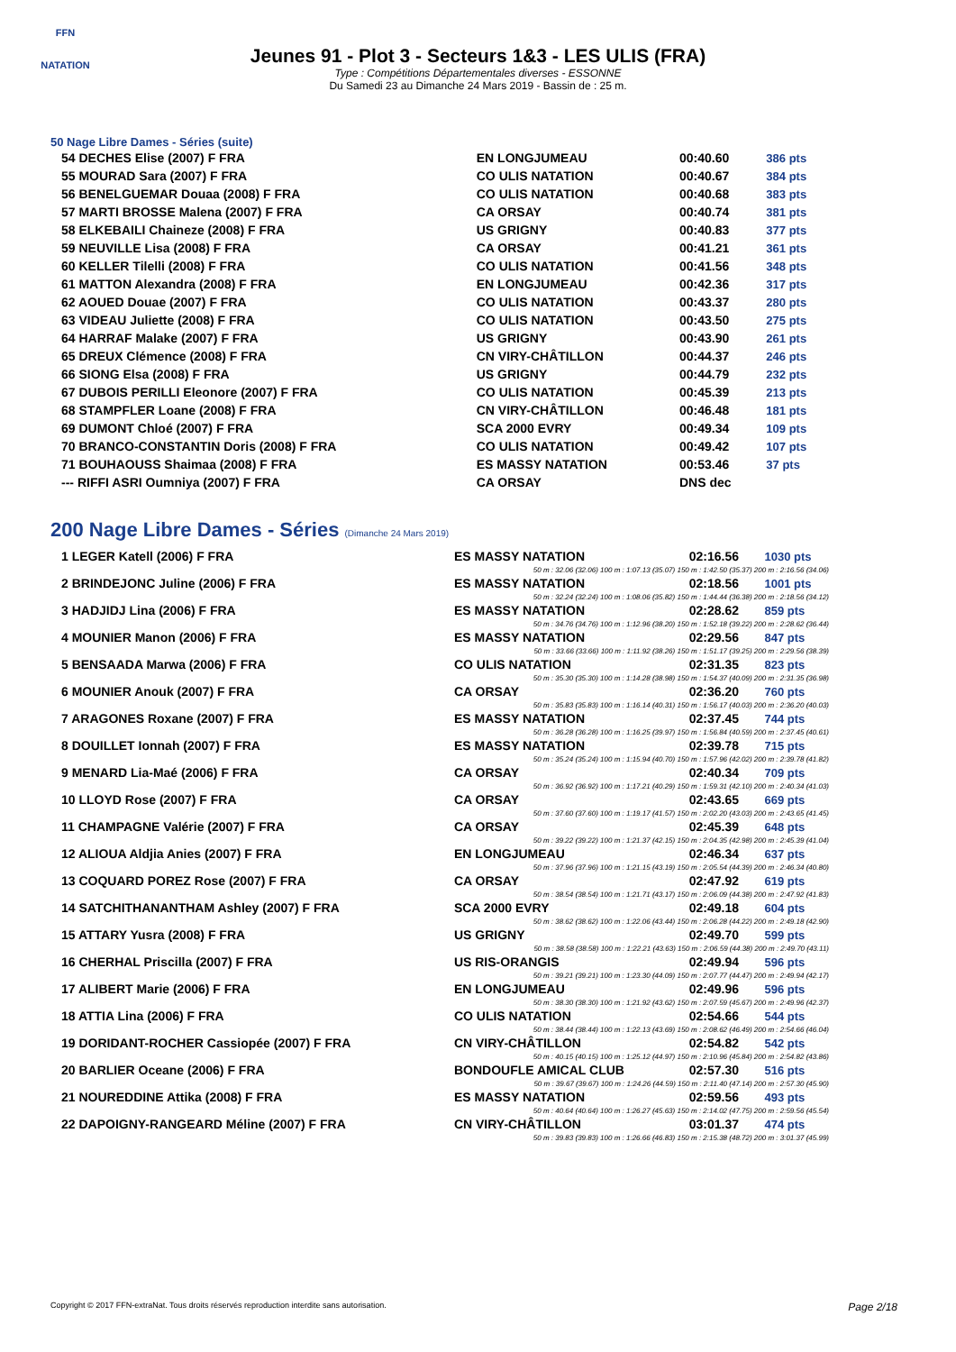FFN
NATATION
Jeunes 91 - Plot 3 - Secteurs 1&3 - LES ULIS (FRA)
Type : Compétitions Départementales diverses - ESSONNE
Du Samedi 23 au Dimanche 24 Mars 2019 - Bassin de : 25 m.
50 Nage Libre Dames - Séries (suite)
| 54 DECHES Elise (2007) F FRA | EN LONGJUMEAU | 00:40.60 | 386 pts |
| 55 MOURAD Sara (2007) F FRA | CO ULIS NATATION | 00:40.67 | 384 pts |
| 56 BENELGUEMAR Douaa (2008) F FRA | CO ULIS NATATION | 00:40.68 | 383 pts |
| 57 MARTI BROSSE Malena (2007) F FRA | CA ORSAY | 00:40.74 | 381 pts |
| 58 ELKEBAILI Chaineze (2008) F FRA | US GRIGNY | 00:40.83 | 377 pts |
| 59 NEUVILLE Lisa (2008) F FRA | CA ORSAY | 00:41.21 | 361 pts |
| 60 KELLER Tilelli (2008) F FRA | CO ULIS NATATION | 00:41.56 | 348 pts |
| 61 MATTON Alexandra (2008) F FRA | EN LONGJUMEAU | 00:42.36 | 317 pts |
| 62 AOUED Douae (2007) F FRA | CO ULIS NATATION | 00:43.37 | 280 pts |
| 63 VIDEAU Juliette (2008) F FRA | CO ULIS NATATION | 00:43.50 | 275 pts |
| 64 HARRAF Malake (2007) F FRA | US GRIGNY | 00:43.90 | 261 pts |
| 65 DREUX Clémence (2008) F FRA | CN VIRY-CHÂTILLON | 00:44.37 | 246 pts |
| 66 SIONG Elsa (2008) F FRA | US GRIGNY | 00:44.79 | 232 pts |
| 67 DUBOIS PERILLI Eleonore (2007) F FRA | CO ULIS NATATION | 00:45.39 | 213 pts |
| 68 STAMPFLER Loane (2008) F FRA | CN VIRY-CHÂTILLON | 00:46.48 | 181 pts |
| 69 DUMONT Chloé (2007) F FRA | SCA 2000 EVRY | 00:49.34 | 109 pts |
| 70 BRANCO-CONSTANTIN Doris (2008) F FRA | CO ULIS NATATION | 00:49.42 | 107 pts |
| 71 BOUHAOUSS Shaimaa (2008) F FRA | ES MASSY NATATION | 00:53.46 | 37 pts |
| --- RIFFI ASRI Oumniya (2007) F FRA | CA ORSAY | DNS dec | |
200 Nage Libre Dames - Séries (Dimanche 24 Mars 2019)
| 1 LEGER Katell (2006) F FRA | ES MASSY NATATION | 02:16.56 | 1030 pts |
| 50 m : 32.06 (32.06) 100 m : 1:07.13 (35.07) 150 m : 1:42.50 (35.37) 200 m : 2:16.56 (34.06) | | | |
| 2 BRINDEJONC Juline (2006) F FRA | ES MASSY NATATION | 02:18.56 | 1001 pts |
| 50 m : 32.24 (32.24) 100 m : 1:08.06 (35.82) 150 m : 1:44.44 (36.38) 200 m : 2:18.56 (34.12) | | | |
| 3 HADJIDJ Lina (2006) F FRA | ES MASSY NATATION | 02:28.62 | 859 pts |
| 50 m : 34.76 (34.76) 100 m : 1:12.96 (38.20) 150 m : 1:52.18 (39.22) 200 m : 2:28.62 (36.44) | | | |
| 4 MOUNIER Manon (2006) F FRA | ES MASSY NATATION | 02:29.56 | 847 pts |
| 50 m : 33.66 (33.66) 100 m : 1:11.92 (38.26) 150 m : 1:51.17 (39.25) 200 m : 2:29.56 (38.39) | | | |
| 5 BENSAADA Marwa (2006) F FRA | CO ULIS NATATION | 02:31.35 | 823 pts |
| 50 m : 35.30 (35.30) 100 m : 1:14.28 (38.98) 150 m : 1:54.37 (40.09) 200 m : 2:31.35 (36.98) | | | |
| 6 MOUNIER Anouk (2007) F FRA | CA ORSAY | 02:36.20 | 760 pts |
| 50 m : 35.83 (35.83) 100 m : 1:16.14 (40.31) 150 m : 1:56.17 (40.03) 200 m : 2:36.20 (40.03) | | | |
| 7 ARAGONES Roxane (2007) F FRA | ES MASSY NATATION | 02:37.45 | 744 pts |
| 50 m : 36.28 (36.28) 100 m : 1:16.25 (39.97) 150 m : 1:56.84 (40.59) 200 m : 2:37.45 (40.61) | | | |
| 8 DOUILLET Ionnah (2007) F FRA | ES MASSY NATATION | 02:39.78 | 715 pts |
| 50 m : 35.24 (35.24) 100 m : 1:15.94 (40.70) 150 m : 1:57.96 (42.02) 200 m : 2:39.78 (41.82) | | | |
| 9 MENARD Lia-Maé (2006) F FRA | CA ORSAY | 02:40.34 | 709 pts |
| 50 m : 36.92 (36.92) 100 m : 1:17.21 (40.29) 150 m : 1:59.31 (42.10) 200 m : 2:40.34 (41.03) | | | |
| 10 LLOYD Rose (2007) F FRA | CA ORSAY | 02:43.65 | 669 pts |
| 50 m : 37.60 (37.60) 100 m : 1:19.17 (41.57) 150 m : 2:02.20 (43.03) 200 m : 2:43.65 (41.45) | | | |
| 11 CHAMPAGNE Valérie (2007) F FRA | CA ORSAY | 02:45.39 | 648 pts |
| 50 m : 39.22 (39.22) 100 m : 1:21.37 (42.15) 150 m : 2:04.35 (42.98) 200 m : 2:45.39 (41.04) | | | |
| 12 ALIOUA Aldjia Anies (2007) F FRA | EN LONGJUMEAU | 02:46.34 | 637 pts |
| 50 m : 37.96 (37.96) 100 m : 1:21.15 (43.19) 150 m : 2:05.54 (44.39) 200 m : 2:46.34 (40.80) | | | |
| 13 COQUARD POREZ Rose (2007) F FRA | CA ORSAY | 02:47.92 | 619 pts |
| 50 m : 38.54 (38.54) 100 m : 1:21.71 (43.17) 150 m : 2:06.09 (44.38) 200 m : 2:47.92 (41.83) | | | |
| 14 SATCHITHANANTHAM Ashley (2007) F FRA | SCA 2000 EVRY | 02:49.18 | 604 pts |
| 50 m : 38.62 (38.62) 100 m : 1:22.06 (43.44) 150 m : 2:06.28 (44.22) 200 m : 2:49.18 (42.90) | | | |
| 15 ATTARY Yusra (2008) F FRA | US GRIGNY | 02:49.70 | 599 pts |
| 50 m : 38.58 (38.58) 100 m : 1:22.21 (43.63) 150 m : 2:06.59 (44.38) 200 m : 2:49.70 (43.11) | | | |
| 16 CHERHAL Priscilla (2007) F FRA | US RIS-ORANGIS | 02:49.94 | 596 pts |
| 50 m : 39.21 (39.21) 100 m : 1:23.30 (44.09) 150 m : 2:07.77 (44.47) 200 m : 2:49.94 (42.17) | | | |
| 17 ALIBERT Marie (2006) F FRA | EN LONGJUMEAU | 02:49.96 | 596 pts |
| 50 m : 38.30 (38.30) 100 m : 1:21.92 (43.62) 150 m : 2:07.59 (45.67) 200 m : 2:49.96 (42.37) | | | |
| 18 ATTIA Lina (2006) F FRA | CO ULIS NATATION | 02:54.66 | 544 pts |
| 50 m : 38.44 (38.44) 100 m : 1:22.13 (43.69) 150 m : 2:08.62 (46.49) 200 m : 2:54.66 (46.04) | | | |
| 19 DORIDANT-ROCHER Cassiopée (2007) F FRA | CN VIRY-CHÂTILLON | 02:54.82 | 542 pts |
| 50 m : 40.15 (40.15) 100 m : 1:25.12 (44.97) 150 m : 2:10.96 (45.84) 200 m : 2:54.82 (43.86) | | | |
| 20 BARLIER Oceane (2006) F FRA | BONDOUFLE AMICAL CLUB | 02:57.30 | 516 pts |
| 50 m : 39.67 (39.67) 100 m : 1:24.26 (44.59) 150 m : 2:11.40 (47.14) 200 m : 2:57.30 (45.90) | | | |
| 21 NOUREDDINE Attika (2008) F FRA | ES MASSY NATATION | 02:59.56 | 493 pts |
| 50 m : 40.64 (40.64) 100 m : 1:26.27 (45.63) 150 m : 2:14.02 (47.75) 200 m : 2:59.56 (45.54) | | | |
| 22 DAPOIGNY-RANGEARD Méline (2007) F FRA | CN VIRY-CHÂTILLON | 03:01.37 | 474 pts |
| 50 m : 39.83 (39.83) 100 m : 1:26.66 (46.83) 150 m : 2:15.38 (48.72) 200 m : 3:01.37 (45.99) | | | |
Copyright © 2017 FFN-extraNat. Tous droits réservés reproduction interdite sans autorisation. Page 2/18